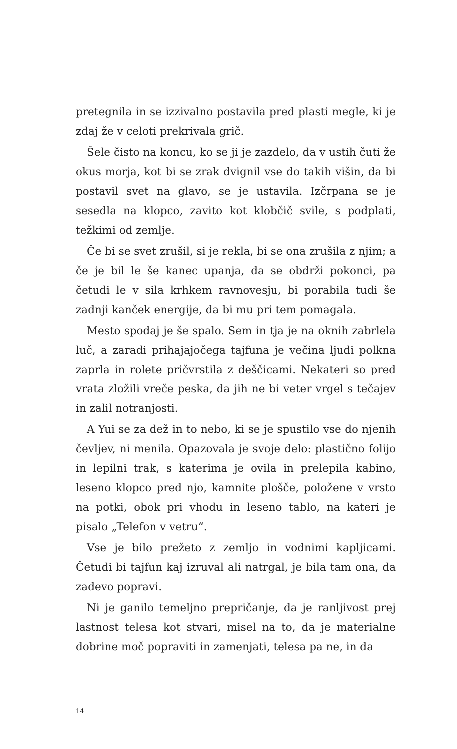pretegnila in se izzivalno postavila pred plasti megle, ki je zdaj že v celoti prekrivala grič.
Šele čisto na koncu, ko se ji je zazdelo, da v ustih čuti že okus morja, kot bi se zrak dvignil vse do takih višin, da bi postavil svet na glavo, se je ustavila. Izčrpana se je sesedla na klopco, zavito kot klobčič svile, s podplati, težkimi od zemlje.
Če bi se svet zrušil, si je rekla, bi se ona zrušila z njim; a če je bil le še kanec upanja, da se obdrži pokonci, pa četudi le v sila krhkem ravnovesju, bi porabila tudi še zadnji kanček energije, da bi mu pri tem pomagala.
Mesto spodaj je še spalo. Sem in tja je na oknih zabrlela luč, a zaradi prihajajočega tajfuna je večina ljudi polkna zaprla in rolete pričvrstila z deščicami. Nekateri so pred vrata zložili vreče peska, da jih ne bi veter vrgel s tečajev in zalil notranjosti.
A Yui se za dež in to nebo, ki se je spustilo vse do njenih čevljev, ni menila. Opazovala je svoje delo: plastično folijo in lepilni trak, s katerima je ovila in prelepila kabino, leseno klopco pred njo, kamnite plošče, položene v vrsto na potki, obok pri vhodu in leseno tablo, na kateri je pisalo „Telefon v vetru“.
Vse je bilo prežeto z zemljo in vodnimi kapljicami. Četudi bi tajfun kaj izruval ali natrgal, je bila tam ona, da zadevo popravi.
Ni je ganilo temeljno prepričanje, da je ranljivost prej lastnost telesa kot stvari, misel na to, da je materialne dobrine moč popraviti in zamenjati, telesa pa ne, in da
14